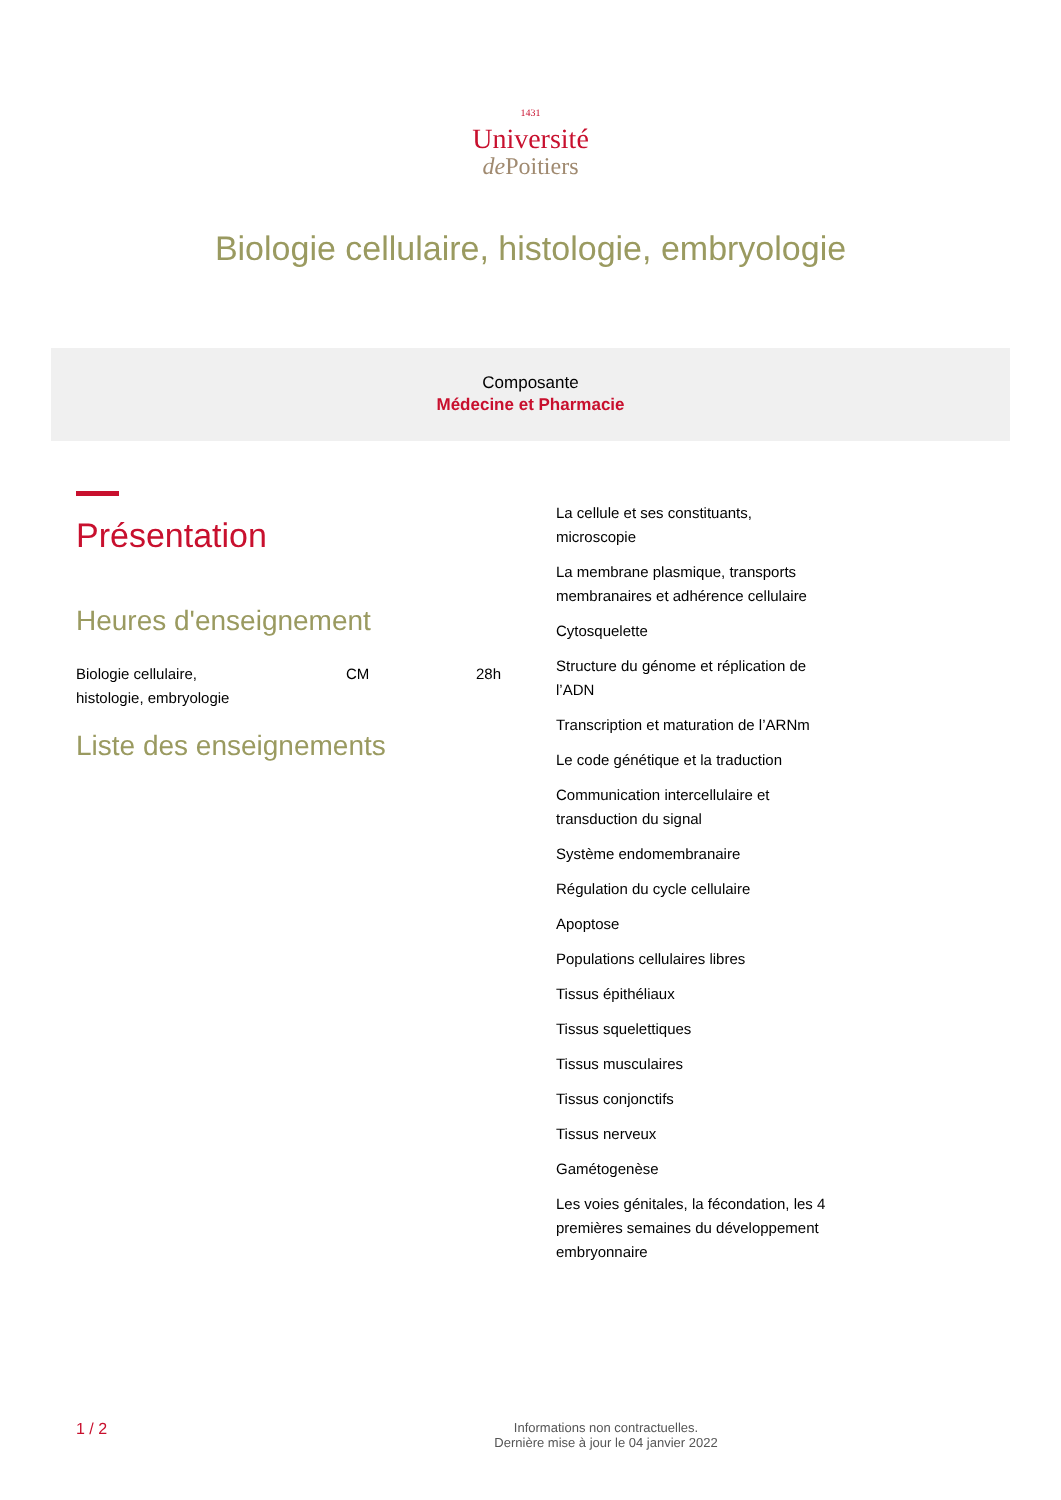1431
Université
de Poitiers
Biologie cellulaire, histologie, embryologie
Composante
Médecine et Pharmacie
Présentation
Heures d'enseignement
| Biologie cellulaire, histologie, embryologie | CM | 28h |
Liste des enseignements
La cellule et ses constituants, microscopie
La membrane plasmique, transports membranaires et adhérence cellulaire
Cytosquelette
Structure du génome et réplication de l’ADN
Transcription et maturation de l’ARNm
Le code génétique et la traduction
Communication intercellulaire et transduction du signal
Système endomembranaire
Régulation du cycle cellulaire
Apoptose
Populations cellulaires libres
Tissus épithéliaux
Tissus squelettiques
Tissus musculaires
Tissus conjonctifs
Tissus nerveux
Gamétogenèse
Les voies génitales, la fécondation, les 4 premières semaines du développement embryonnaire
1 / 2
Informations non contractuelles.
Dernière mise à jour le 04 janvier 2022